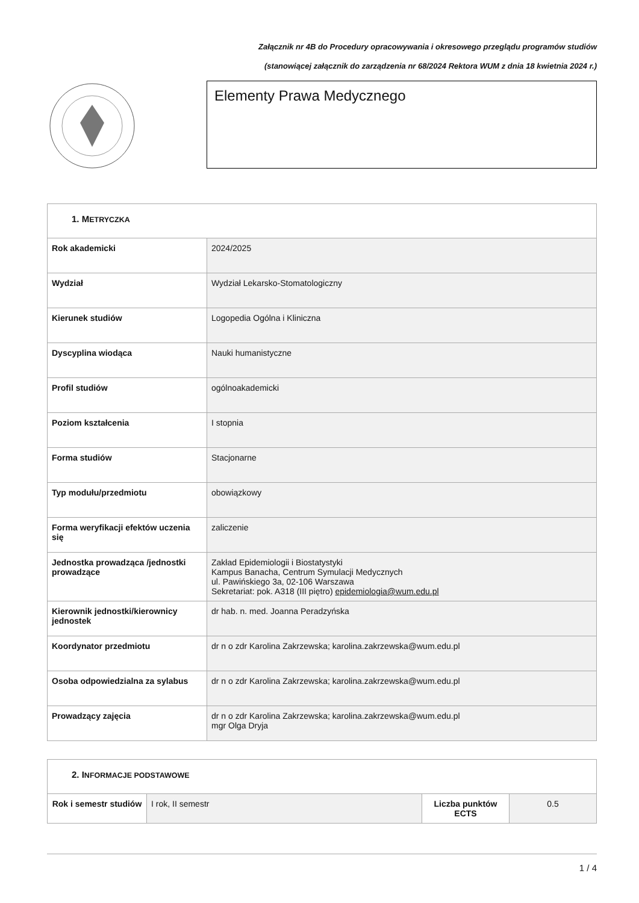Załącznik nr 4B do Procedury opracowywania i okresowego przeglądu programów studiów
(stanowiącej załącznik do zarządzenia nr 68/2024 Rektora WUM z dnia 18 kwietnia 2024 r.)
Elementy Prawa Medycznego
| 1. M ETRYCZKA | |
| --- | --- |
| Rok akademicki | 2024/2025 |
| Wydział | Wydział Lekarsko-Stomatologiczny |
| Kierunek studiów | Logopedia Ogólna i Kliniczna |
| Dyscyplina wiodąca | Nauki humanistyczne |
| Profil studiów | ogólnoakademicki |
| Poziom kształcenia | I stopnia |
| Forma studiów | Stacjonarne |
| Typ modułu/przedmiotu | obowiązkowy |
| Forma weryfikacji efektów uczenia się | zaliczenie |
| Jednostka prowadząca /jednostki prowadzące | Zakład Epidemiologii i Biostatystyki Kampus Banacha, Centrum Symulacji Medycznych ul. Pawińskiego 3a, 02-106 Warszawa Sekretariat: pok. A318 (III piętro) epidemiologia@wum.edu.pl |
| Kierownik jednostki/kierownicy jednostek | dr hab. n. med. Joanna Peradzyńska |
| Koordynator przedmiotu | dr n o zdr Karolina Zakrzewska; karolina.zakrzewska@wum.edu.pl |
| Osoba odpowiedzialna za sylabus | dr n o zdr Karolina Zakrzewska; karolina.zakrzewska@wum.edu.pl |
| Prowadzący zajęcia | dr n o zdr Karolina Zakrzewska; karolina.zakrzewska@wum.edu.pl mgr Olga Dryja |
| 2. I NFORMACJE PODSTAWOWE | | | |
| --- | --- | --- | --- |
| Rok i semestr studiów | I rok, II semestr | Liczba punktów ECTS | 0.5 |
1 / 4